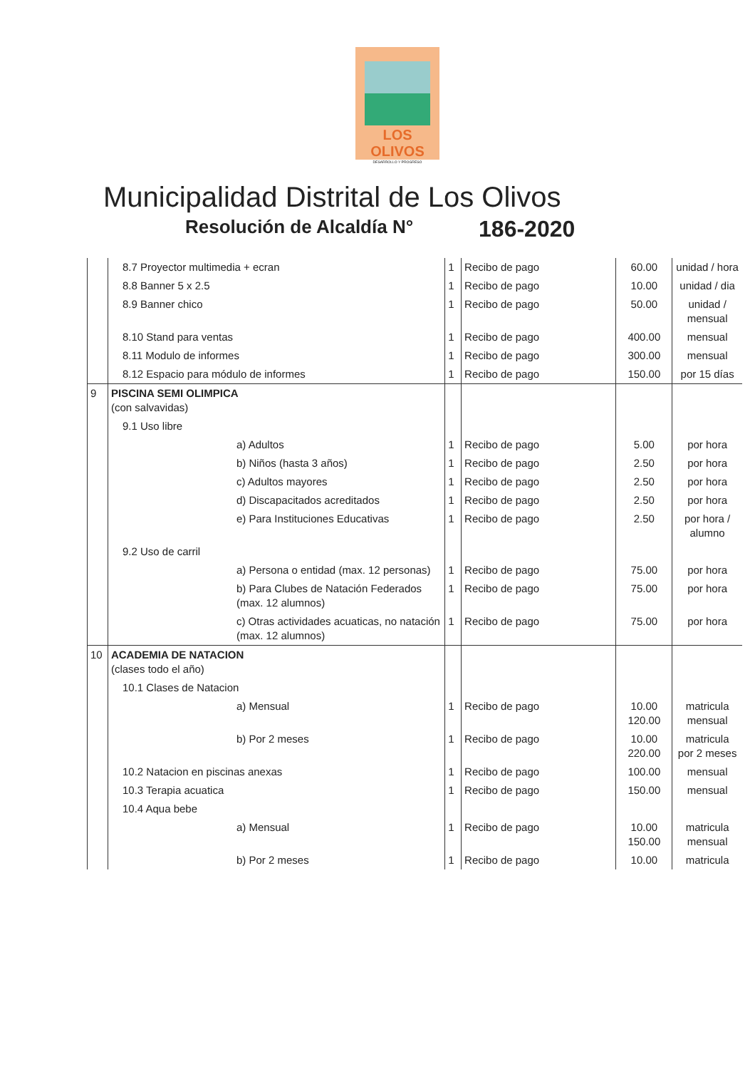LOS OLIVOS
DESARROLLO Y PROGRESO
Municipalidad Distrital de Los Olivos
Resolución de Alcaldía N° 186-2020
| | 8.7 Proyector multimedia + ecran | 1 | Recibo de pago | 60.00 | unidad / hora |
| | 8.8 Banner 5 x 2.5 | 1 | Recibo de pago | 10.00 | unidad / dia |
| | 8.9 Banner chico | 1 | Recibo de pago | 50.00 | unidad / mensual |
| | 8.10 Stand para ventas | 1 | Recibo de pago | 400.00 | mensual |
| | 8.11 Modulo de informes | 1 | Recibo de pago | 300.00 | mensual |
| | 8.12 Espacio para módulo de informes | 1 | Recibo de pago | 150.00 | por 15 días |
| 9 | PISCINA SEMI OLIMPICA (con salvavidas) | | | | |
| | 9.1 Uso libre | | | | |
| | a) Adultos | 1 | Recibo de pago | 5.00 | por hora |
| | b) Niños (hasta 3 años) | 1 | Recibo de pago | 2.50 | por hora |
| | c) Adultos mayores | 1 | Recibo de pago | 2.50 | por hora |
| | d) Discapacitados acreditados | 1 | Recibo de pago | 2.50 | por hora |
| | e) Para Instituciones Educativas | 1 | Recibo de pago | 2.50 | por hora / alumno |
| | 9.2 Uso de carril | | | | |
| | a) Persona o entidad (max. 12 personas) | 1 | Recibo de pago | 75.00 | por hora |
| | b) Para Clubes de Natación Federados (max. 12 alumnos) | 1 | Recibo de pago | 75.00 | por hora |
| | c) Otras actividades acuaticas, no natación (max. 12 alumnos) | 1 | Recibo de pago | 75.00 | por hora |
| 10 | ACADEMIA DE NATACION (clases todo el año) | | | | |
| | 10.1 Clases de Natacion | | | | |
| | a) Mensual | 1 | Recibo de pago | 10.00 120.00 | matricula mensual |
| | b) Por 2 meses | 1 | Recibo de pago | 10.00 220.00 | matricula por 2 meses |
| | 10.2 Natacion en piscinas anexas | 1 | Recibo de pago | 100.00 | mensual |
| | 10.3 Terapia acuatica | 1 | Recibo de pago | 150.00 | mensual |
| | 10.4 Aqua bebe | | | | |
| | a) Mensual | 1 | Recibo de pago | 10.00 150.00 | matricula mensual |
| | b) Por 2 meses | 1 | Recibo de pago | 10.00 | matricula |